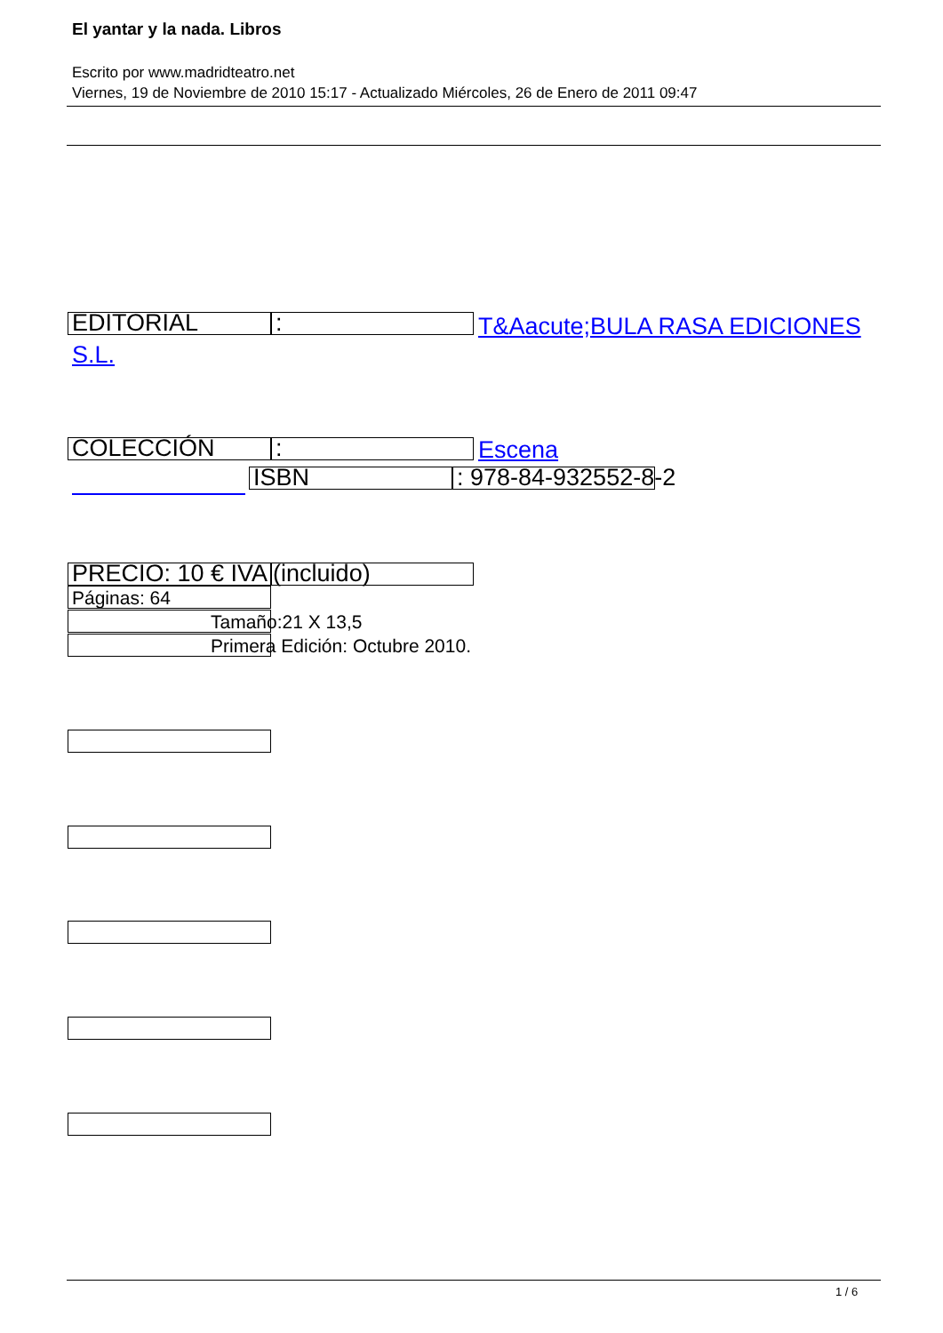El yantar y la nada. Libros
Escrito por www.madridteatro.net
Viernes, 19 de Noviembre de 2010 15:17 - Actualizado Miércoles, 26 de Enero de 2011 09:47
EDITORIAL :
T&Aacute;BULA RASA EDICIONES
S.L.
COLECCIÓN : Escena
ISBN : 978-84-932552-8-2
PRECIO: 10 € IVA (incluido)
Páginas: 64
Tamaño:21 X 13,5
Primera Edición: Octubre 2010.
1 / 6